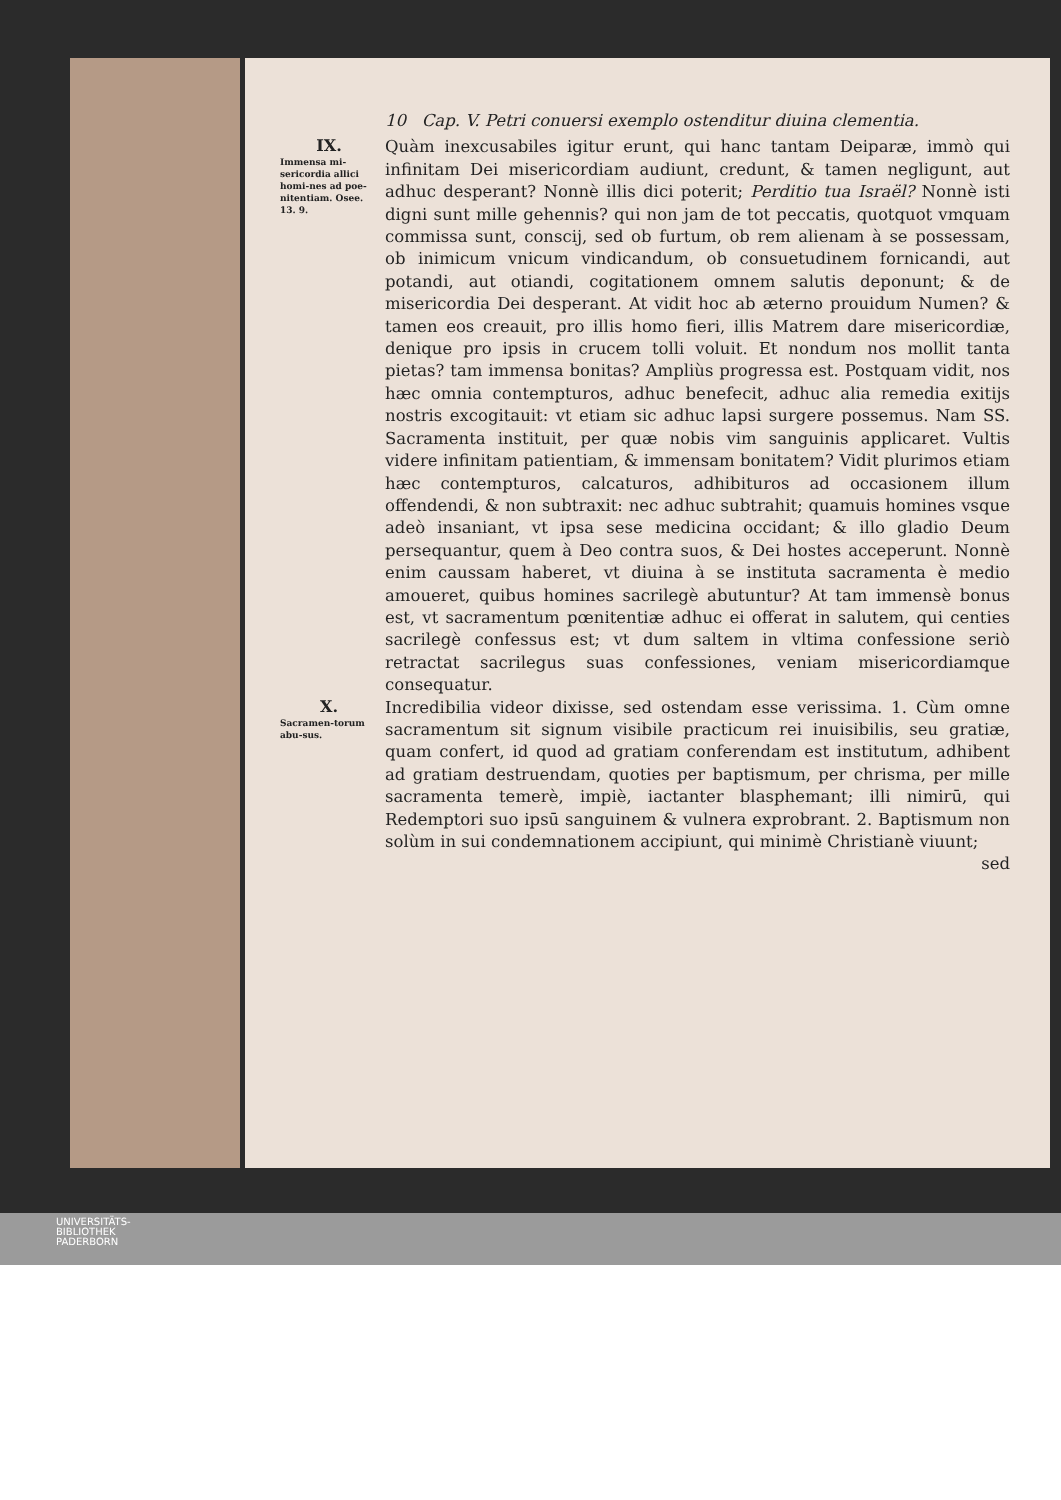10 Cap. V. Petri conuersi exemplo ostenditur diuina clementia.
IX.
Immensa mi-sericordia allici homi-nes ad poe-nitentiam. Osee. 13. 9.
Quàm inexcusabiles igitur erunt, qui hanc tantam Deiparæ, immò qui infinitam Dei misericordiam audiunt, credunt, & tamen negligunt, aut adhuc desperant? Nonnè illis dici poterit; Perditio tua Israël? Nonnè isti digni sunt mille gehennis? qui non jam de tot peccatis, quotquot vmquam commissa sunt, conscij, sed ob furtum, ob rem alienam à se possessam, ob inimicum vnicum vindicandum, ob consuetudinem fornicandi, aut potandi, aut otiandi, cogitationem omnem salutis deponunt; & de misericordia Dei desperant. At vidit hoc ab æterno prouidum Numen? & tamen eos creauit, pro illis homo fieri, illis Matrem dare misericordiæ, denique pro ipsis in crucem tolli voluit. Et nondum nos mollit tanta pietas? tam immensa bonitas? Ampliùs progressa est. Postquam vidit, nos hæc omnia contempturos, adhuc benefecit, adhuc alia remedia exitijs nostris excogitauit: vt etiam sic adhuc lapsi surgere possemus. Nam SS. Sacramenta instituit, per quæ nobis vim sanguinis applicaret. Vultis videre infinitam patientiam, & immensam bonitatem? Vidit plurimos etiam hæc contempturos, calcaturos, adhibituros ad occasionem illum offendendi, & non subtraxit: nec adhuc subtrahit; quamuis homines vsque adeò insaniant, vt ipsa sese medicina occidant; & illo gladio Deum persequantur, quem à Deo contra suos, & Dei hostes acceperunt. Nonnè enim caussam haberet, vt diuina à se instituta sacramenta è medio amoueret, quibus homines sacrilegè abutuntur? At tam immensè bonus est, vt sacramentum pœnitentiæ adhuc ei offerat in salutem, qui centies sacrilegè confessus est; vt dum saltem in vltima confessione seriò retractat sacrilegus suas confessiones, veniam misericordiamque consequatur.
X.
Sacramen-torum abu-sus.
Incredibilia videor dixisse, sed ostendam esse verissima. 1. Cùm omne sacramentum sit signum visibile practicum rei inuisibilis, seu gratiæ, quam confert, id quod ad gratiam conferendam est institutum, adhibent ad gratiam destruendam, quoties per baptismum, per chrisma, per mille sacramenta temerè, impiè, iactanter blasphemant; illi nimirū, qui Redemptori suo ipsū sanguinem & vulnera exprobrant. 2. Baptismum non solùm in sui condemnationem accipiunt, qui minimè Christianè viuunt;
sed
UNIVERSITÄTS-
BIBLIOTHEK
PADERBORN